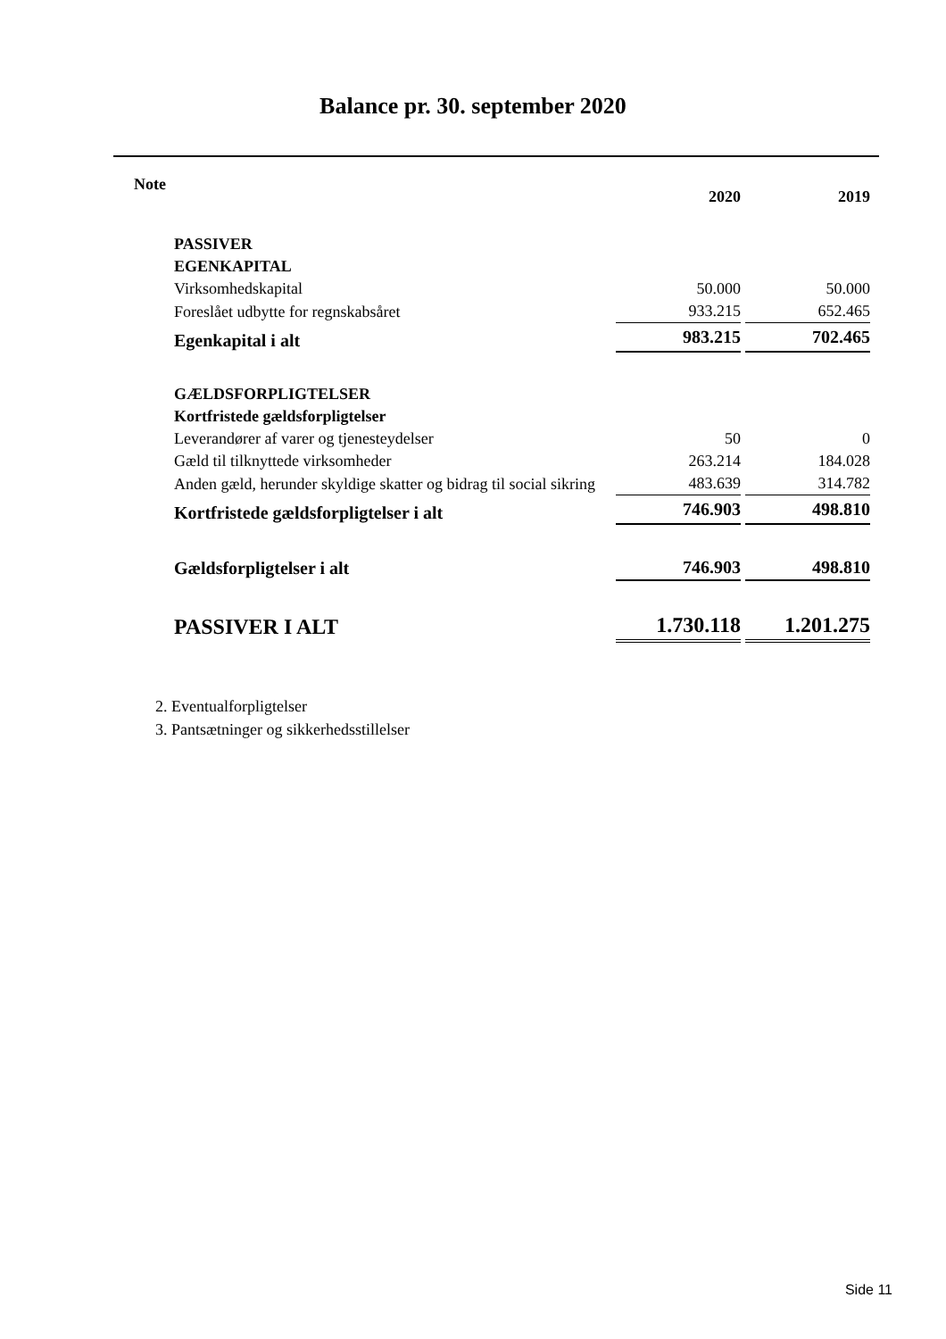Balance pr. 30. september 2020
| Note | | 2020 | 2019 |
| --- | --- | --- | --- |
| | PASSIVER | | |
| | EGENKAPITAL | | |
| | Virksomhedskapital | 50.000 | 50.000 |
| | Foreslået udbytte for regnskabsåret | 933.215 | 652.465 |
| | Egenkapital i alt | 983.215 | 702.465 |
| | GÆLDSFORPLIGTELSER | | |
| | Kortfristede gældsforpligtelser | | |
| | Leverandører af varer og tjenesteydelser | 50 | 0 |
| | Gæld til tilknyttede virksomheder | 263.214 | 184.028 |
| | Anden gæld, herunder skyldige skatter og bidrag til social sikring | 483.639 | 314.782 |
| | Kortfristede gældsforpligtelser i alt | 746.903 | 498.810 |
| | Gældsforpligtelser i alt | 746.903 | 498.810 |
| | PASSIVER I ALT | 1.730.118 | 1.201.275 |
2. Eventualforpligtelser
3. Pantsætninger og sikkerhedsstillelser
Side 11